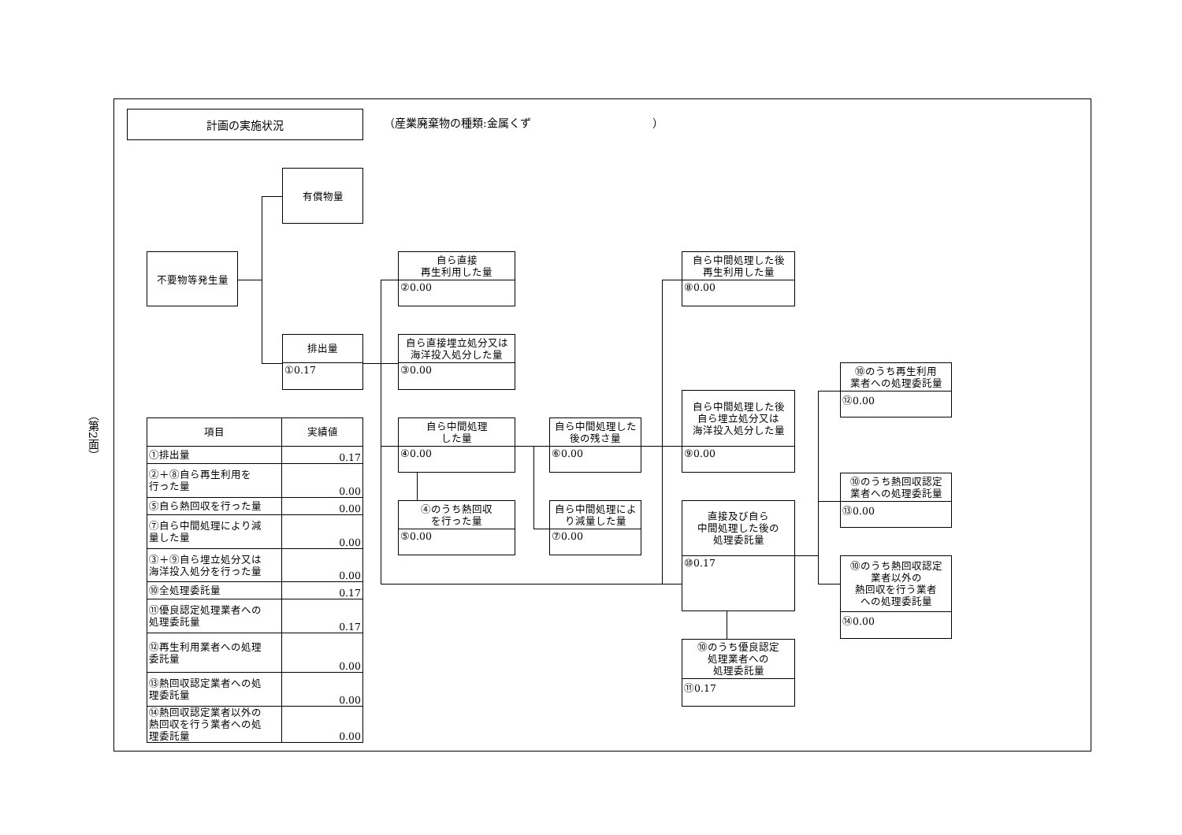（第2面）
計画の実施状況
（産業廃棄物の種類:金属くず　　　　　　　　　　　）
有償物量
不要物等発生量
排出量
①0.17
自ら直接
再生利用した量
②0.00
自ら直接埋立処分又は
海洋投入処分した量
③0.00
自ら中間処理
した量
④0.00
④のうち熱回収
を行った量
⑤0.00
自ら中間処理した
後の残さ量
⑥0.00
自ら中間処理によ
り減量した量
⑦0.00
自ら中間処理した後
再生利用した量
⑧0.00
自ら中間処理した後
自ら埋立処分又は
海洋投入処分した量
⑨0.00
直接及び自ら
中間処理した後の
処理委託量
⑩0.17
⑩のうち優良認定
処理業者への
処理委託量
⑪0.17
⑩のうち再生利用
業者への処理委託量
⑫0.00
⑩のうち熱回収認定
業者への処理委託量
⑬0.00
⑩のうち熱回収認定
業者以外の
熱回収を行う業者
への処理委託量
⑭0.00
| 項目 | 実績値 |
| --- | --- |
| ①排出量 | 0.17 |
| ②＋⑧自ら再生利用を 行った量 | 0.00 |
| ⑤自ら熱回収を行った量 | 0.00 |
| ⑦自ら中間処理により減 量した量 | 0.00 |
| ③＋⑨自ら埋立処分又は 海洋投入処分を行った量 | 0.00 |
| ⑩全処理委託量 | 0.17 |
| ⑪優良認定処理業者への 処理委託量 | 0.17 |
| ⑫再生利用業者への処理 委託量 | 0.00 |
| ⑬熱回収認定業者への処 理委託量 | 0.00 |
| ⑭熱回収認定業者以外の 熱回収を行う業者への処 理委託量 | 0.00 |